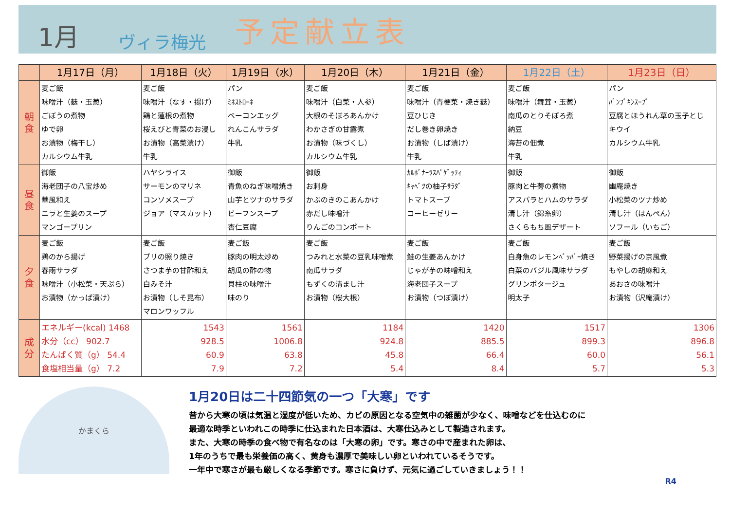1月 ヴィラ梅光 予定献立表
| | 1月17日（月） | 1月18日（火） | 1月19日（水） | 1月20日（木） | 1月21日（金） | 1月22日（土） | 1月23日（日） |
| --- | --- | --- | --- | --- | --- | --- | --- |
| 朝 食 | 麦ご飯 味噌汁（麸・玉葱） ごぼうの煮物 ゆで卵 お漬物（梅干し） カルシウム牛乳 | 麦ご飯 味噌汁（なす・揚げ） 鶏と蓮根の煮物 桜えびと青菜のお浸し お漬物（高菜漬け） 牛乳 | パン ﾐﾈｽﾄﾛｰﾈ ベーコンエッグ れんこんサラダ 牛乳 | 麦ご飯 味噌汁（白菜・人参） 大根のそぼろあんかけ わかさぎの甘露煮 お漬物（味づくし） カルシウム牛乳 | 麦ご飯 味噌汁（青梗菜・焼き麸） 豆ひじき だし巻き卵焼き お漬物（しば漬け） 牛乳 | 麦ご飯 味噌汁（舞茸・玉葱） 南瓜のとりそぼろ煮 納豆 海苔の佃煮 牛乳 | パン ﾊﾟﾝﾌﾟｷﾝｽｰﾌﾟ 豆腐とほうれん草の玉子とじ キウイ カルシウム牛乳 |
| 昼 食 | 御飯 海老団子の八宝炒め 華風和え ニラと生姜のスープ マンゴープリン | ハヤシライス サーモンのマリネ コンソメスープ ジョア（マスカット） | 御飯 青魚のねぎ味噌焼き 山芋とツナのサラダ ビーフンスープ 杏仁豆腐 | 御飯 お刺身 かぶのきのこあんかけ 赤だし味噌汁 りんごのコンポート | ｶﾙﾎﾞﾅｰﾗｽﾊﾟｹﾞｯﾃｨ ｷｬﾍﾞﾂの柚子ｻﾗﾀﾞ トマトスープ コーヒーゼリー | 御飯 豚肉と牛蒡の煮物 アスパラとハムのサラダ 清し汁（錦糸卵） さくらもち風デザート | 御飯 幽庵焼き 小松菜のツナ炒め 清し汁（はんぺん） ソフール（いちご） |
| 夕 食 | 麦ご飯 鶏のから揚げ 春雨サラダ 味噌汁（小松菜・天ぷら） お漬物（かっぱ漬け） | 麦ご飯 ブリの照り焼き さつま芋の甘酢和え 白みそ汁 お漬物（しそ昆布） マロンワッフル | 麦ご飯 豚肉の明太炒め 胡瓜の酢の物 貝柱の味噌汁 味のり | 麦ご飯 つみれと水菜の豆乳味噌煮 南瓜サラダ もずくの清まし汁 お漬物（桜大根） | 麦ご飯 鮭の生姜あんかけ じゃが芋の味噌和え 海老団子スープ お漬物（つぼ漬け） | 麦ご飯 白身魚のレモンﾍﾟｯﾊﾟｰ焼き 白菜のバジル風味サラダ グリンポタージュ 明太子 | 麦ご飯 野菜揚げの京風煮 もやしの胡麻和え あおさの味噌汁 お漬物（沢庵漬け） |
| 成 分 | エネルギー(kcal) 1468 水分（cc） 902.7 たんぱく質（g） 54.4 食塩相当量（g） 7.2 | 1543 928.5 60.9 7.9 | 1561 1006.8 63.8 7.2 | 1184 924.8 45.8 5.4 | 1420 885.5 66.4 8.4 | 1517 899.3 60.0 5.7 | 1306 896.8 56.1 5.3 |
かまくら
1月20日は二十四節気の一つ「大寒」です
昔から大寒の頃は気温と湿度が低いため、カビの原因となる空気中の雑菌が少なく、味噌などを仕込むのに
最適な時季といわれこの時季に仕込まれた日本酒は、大寒仕込みとして製造されます。
また、大寒の時季の食べ物で有名なのは「大寒の卵」です。寒さの中で産まれた卵は、
1年のうちで最も栄養価の高く、黄身も濃厚で美味しい卵といわれているそうです。
一年中で寒さが最も厳しくなる季節です。寒さに負けず、元気に過ごしていきましょう！！
R4